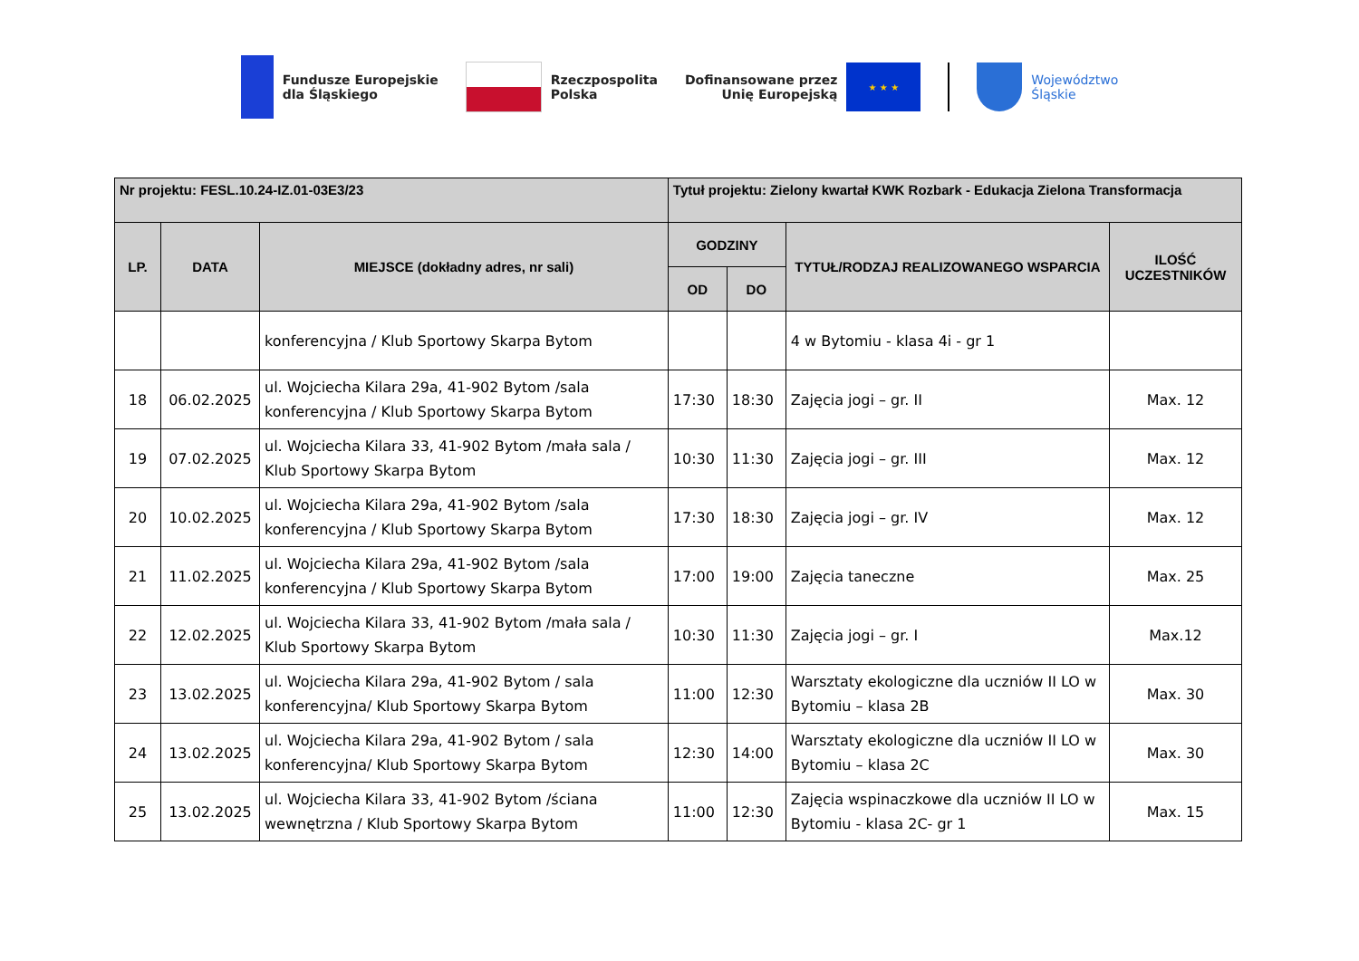Fundusze Europejskie
dla Śląskiego
Rzeczpospolita
Polska
Dofinansowane przez
Unię Europejską
★ ★ ★
Województwo
Śląskie
| Nr projektu: FESL.10.24-IZ.01-03E3/23 | | | Tytuł projektu: Zielony kwartał KWK Rozbark - Edukacja Zielona Transformacja | | | |
| --- | --- | --- | --- | --- | --- | --- |
| LP. | DATA | MIEJSCE (dokładny adres, nr sali) | GODZINY | | TYTUŁ/RODZAJ REALIZOWANEGO WSPARCIA | ILOŚĆ UCZESTNIKÓW |
| | | | OD | DO | | |
| | | konferencyjna / Klub Sportowy Skarpa Bytom | | | 4 w Bytomiu - klasa 4i - gr 1 | |
| 18 | 06.02.2025 | ul. Wojciecha Kilara 29a, 41-902 Bytom /sala konferencyjna / Klub Sportowy Skarpa Bytom | 17:30 | 18:30 | Zajęcia jogi – gr. II | Max. 12 |
| 19 | 07.02.2025 | ul. Wojciecha Kilara 33, 41-902 Bytom /mała sala / Klub Sportowy Skarpa Bytom | 10:30 | 11:30 | Zajęcia jogi – gr. III | Max. 12 |
| 20 | 10.02.2025 | ul. Wojciecha Kilara 29a, 41-902 Bytom /sala konferencyjna / Klub Sportowy Skarpa Bytom | 17:30 | 18:30 | Zajęcia jogi – gr. IV | Max. 12 |
| 21 | 11.02.2025 | ul. Wojciecha Kilara 29a, 41-902 Bytom /sala konferencyjna / Klub Sportowy Skarpa Bytom | 17:00 | 19:00 | Zajęcia taneczne | Max. 25 |
| 22 | 12.02.2025 | ul. Wojciecha Kilara 33, 41-902 Bytom /mała sala / Klub Sportowy Skarpa Bytom | 10:30 | 11:30 | Zajęcia jogi – gr. I | Max.12 |
| 23 | 13.02.2025 | ul. Wojciecha Kilara 29a, 41-902 Bytom / sala konferencyjna/ Klub Sportowy Skarpa Bytom | 11:00 | 12:30 | Warsztaty ekologiczne dla uczniów II LO w Bytomiu – klasa 2B | Max. 30 |
| 24 | 13.02.2025 | ul. Wojciecha Kilara 29a, 41-902 Bytom / sala konferencyjna/ Klub Sportowy Skarpa Bytom | 12:30 | 14:00 | Warsztaty ekologiczne dla uczniów II LO w Bytomiu – klasa 2C | Max. 30 |
| 25 | 13.02.2025 | ul. Wojciecha Kilara 33, 41-902 Bytom /ściana wewnętrzna / Klub Sportowy Skarpa Bytom | 11:00 | 12:30 | Zajęcia wspinaczkowe dla uczniów II LO w Bytomiu - klasa 2C- gr 1 | Max. 15 |